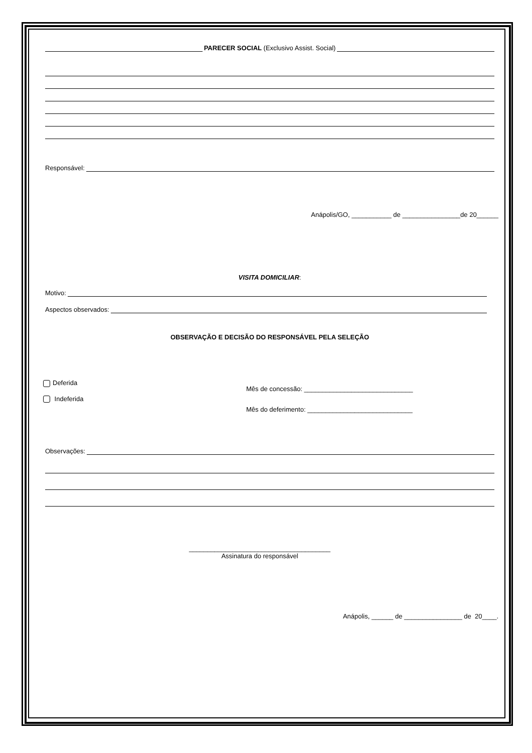PARECER SOCIAL (Exclusivo Assist. Social)
Responsável:
Anápolis/GO, ___________ de ________________de 20______
VISITA DOMICILIAR:
Motivo:
Aspectos observados:
OBSERVAÇÃO E DECISÃO DO RESPONSÁVEL PELA SELEÇÃO
Deferida
Indeferida
Mês de concessão: ______________________________
Mês do deferimento: _____________________________
Observações:
_______________________________________
Assinatura do responsável
Anápolis, ______ de ________________ de 20____.